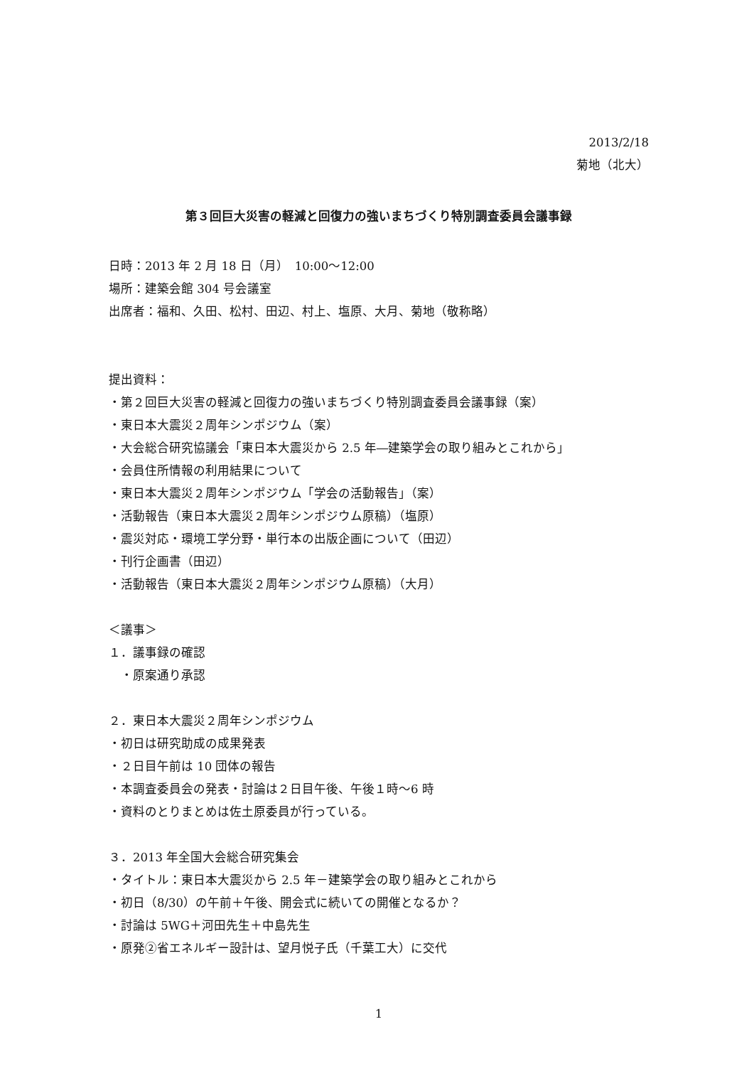2013/2/18
菊地（北大）
第３回巨大災害の軽減と回復力の強いまちづくり特別調査委員会議事録
日時：2013 年 2 月 18 日（月）　10:00～12:00
場所：建築会館 304 号会議室
出席者：福和、久田、松村、田辺、村上、塩原、大月、菊地（敬称略）
提出資料：
・第２回巨大災害の軽減と回復力の強いまちづくり特別調査委員会議事録（案）
・東日本大震災２周年シンポジウム（案）
・大会総合研究協議会「東日本大震災から 2.5 年―建築学会の取り組みとこれから」
・会員住所情報の利用結果について
・東日本大震災２周年シンポジウム「学会の活動報告」（案）
・活動報告（東日本大震災２周年シンポジウム原稿）（塩原）
・震災対応・環境工学分野・単行本の出版企画について（田辺）
・刊行企画書（田辺）
・活動報告（東日本大震災２周年シンポジウム原稿）（大月）
＜議事＞
１．議事録の確認
　・原案通り承認
２．東日本大震災２周年シンポジウム
・初日は研究助成の成果発表
・２日目午前は 10 団体の報告
・本調査委員会の発表・討論は２日目午後、午後１時～6 時
・資料のとりまとめは佐土原委員が行っている。
３．2013 年全国大会総合研究集会
・タイトル：東日本大震災から 2.5 年－建築学会の取り組みとこれから
・初日（8/30）の午前＋午後、開会式に続いての開催となるか？
・討論は 5WG＋河田先生＋中島先生
・原発②省エネルギー設計は、望月悦子氏（千葉工大）に交代
1